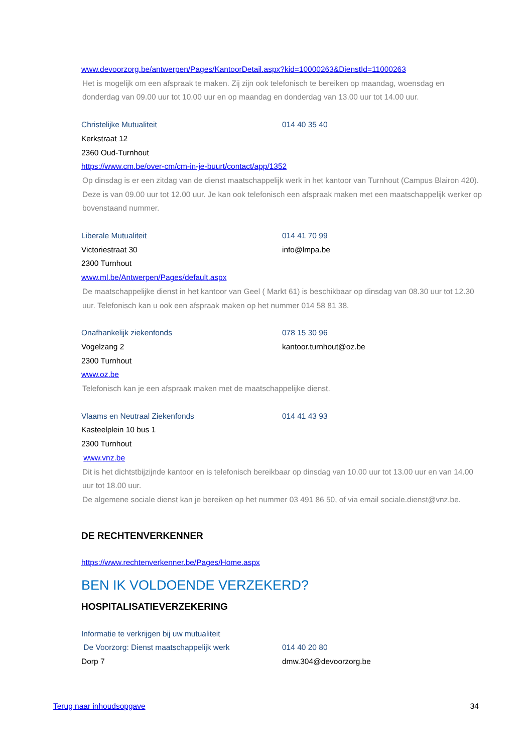www.devoorzorg.be/antwerpen/Pages/KantoorDetail.aspx?kid=10000263&DienstId=11000263
Het is mogelijk om een afspraak te maken. Zij zijn ook telefonisch te bereiken op maandag, woensdag en donderdag van 09.00 uur tot 10.00 uur en op maandag en donderdag van 13.00 uur tot 14.00 uur.
Christelijke Mutualiteit 014 40 35 40
Kerkstraat 12
2360 Oud-Turnhout
https://www.cm.be/over-cm/cm-in-je-buurt/contact/app/1352
Op dinsdag is er een zitdag van de dienst maatschappelijk werk in het kantoor van Turnhout (Campus Blairon 420). Deze is van 09.00 uur tot 12.00 uur. Je kan ook telefonisch een afspraak maken met een maatschappelijk werker op bovenstaand nummer.
Liberale Mutualiteit 014 41 70 99
Victoriestraat 30 info@lmpa.be
2300 Turnhout
www.ml.be/Antwerpen/Pages/default.aspx
De maatschappelijke dienst in het kantoor van Geel ( Markt 61) is beschikbaar op dinsdag van 08.30 uur tot 12.30 uur. Telefonisch kan u ook een afspraak maken op het nummer 014 58 81 38.
Onafhankelijk ziekenfonds 078 15 30 96
Vogelzang 2 kantoor.turnhout@oz.be
2300 Turnhout
www.oz.be
Telefonisch kan je een afspraak maken met de maatschappelijke dienst.
Vlaams en Neutraal Ziekenfonds 014 41 43 93
Kasteelplein 10 bus 1
2300 Turnhout
www.vnz.be
Dit is het dichtstbijzijnde kantoor en is telefonisch bereikbaar op dinsdag van 10.00 uur tot 13.00 uur en van 14.00 uur tot 18.00 uur.
De algemene sociale dienst kan je bereiken op het nummer 03 491 86 50, of via email sociale.dienst@vnz.be.
DE RECHTENVERKENNER
https://www.rechtenverkenner.be/Pages/Home.aspx
BEN IK VOLDOENDE VERZEKERD?
HOSPITALISATIEVERZEKERING
Informatie te verkrijgen bij uw mutualiteit
De Voorzorg: Dienst maatschappelijk werk 014 40 20 80
Dorp 7 dmw.304@devoorzorg.be
Terug naar inhoudsopgave 34